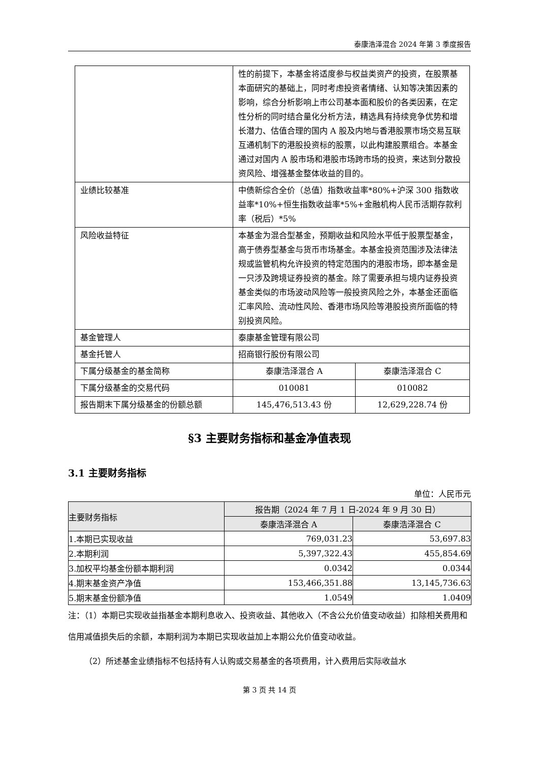泰康浩泽混合 2024 年第 3 季度报告
| | 性的前提下，本基金将适度参与权益类资产的投资，在股票基本面研究的基础上，同时考虑投资者情绪、认知等决策因素的影响，综合分析影响上市公司基本面和股价的各类因素，在定性分析的同时结合量化分析方法，精选具有持续竞争优势和增长潜力、估值合理的国内 A 股及内地与香港股票市场交易互联互通机制下的港股投资标的股票，以此构建股票组合。本基金通过对国内 A 股市场和港股市场跨市场的投资，来达到分散投资风险、增强基金整体收益的目的。 | |
| 业绩比较基准 | 中债新综合全价（总值）指数收益率*80%+沪深 300 指数收益率*10%+恒生指数收益率*5%+金融机构人民币活期存款利率（税后）*5% | |
| 风险收益特征 | 本基金为混合型基金，预期收益和风险水平低于股票型基金，高于债券型基金与货币市场基金。本基金投资范围涉及法律法规或监管机构允许投资的特定范围内的港股市场，即本基金是一只涉及跨境证券投资的基金。除了需要承担与境内证券投资基金类似的市场波动风险等一般投资风险之外，本基金还面临汇率风险、流动性风险、香港市场风险等港股投资所面临的特别投资风险。 | |
| 基金管理人 | 泰康基金管理有限公司 | |
| 基金托管人 | 招商银行股份有限公司 | |
| 下属分级基金的基金简称 | 泰康浩泽混合 A | 泰康浩泽混合 C |
| 下属分级基金的交易代码 | 010081 | 010082 |
| 报告期末下属分级基金的份额总额 | 145,476,513.43 份 | 12,629,228.74 份 |
§3 主要财务指标和基金净值表现
3.1 主要财务指标
单位：人民币元
| 主要财务指标 | 报告期（2024 年 7 月 1 日-2024 年 9 月 30 日） | |
| --- | --- | --- |
| | 泰康浩泽混合 A | 泰康浩泽混合 C |
| 1.本期已实现收益 | 769,031.23 | 53,697.83 |
| 2.本期利润 | 5,397,322.43 | 455,854.69 |
| 3.加权平均基金份额本期利润 | 0.0342 | 0.0344 |
| 4.期末基金资产净值 | 153,466,351.88 | 13,145,736.63 |
| 5.期末基金份额净值 | 1.0549 | 1.0409 |
注：（1）本期已实现收益指基金本期利息收入、投资收益、其他收入（不含公允价值变动收益）扣除相关费用和信用减值损失后的余额，本期利润为本期已实现收益加上本期公允价值变动收益。
（2）所述基金业绩指标不包括持有人认购或交易基金的各项费用，计入费用后实际收益水
第 3 页 共 14 页